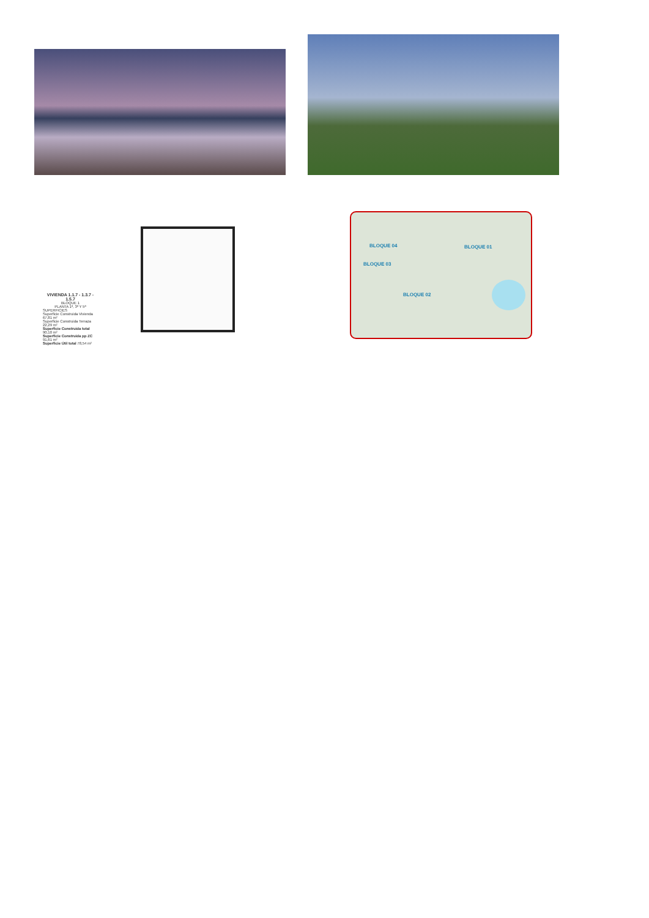VIVIENDA 1.1.7 - 1.3.7 - 1.5.7
BLOQUE 1
PLANTA 1ª, 3ª Y 5ª
SUPERFICIES
Superficie Construida Vivienda 67,81 m²
Superficie Construida Terraza 22,29 m²
Superficie Construida total 90,10 m²
Superficie Construida pp ZC 91,61 m²
Superficie Útil total 78,54 m²
BLOQUE 04 BLOQUE 01
BLOQUE 03
BLOQUE 02